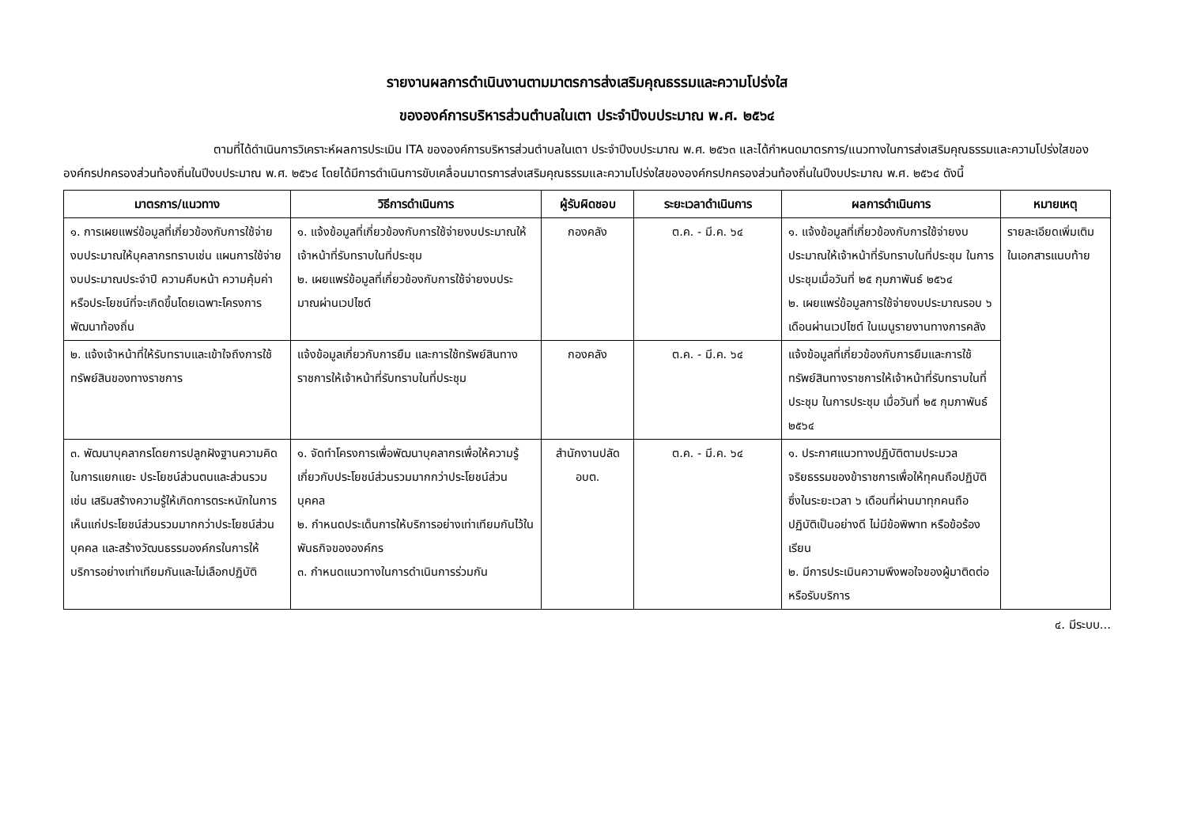รายงานผลการดำเนินงานตามมาตรการส่งเสริมคุณธรรมและความโปร่งใส
ขององค์การบริหารส่วนตำบลในเตา ประจำปีงบประมาณ พ.ศ. ๒๕๖๔
ตามที่ได้ดำเนินการวิเคราะห์ผลการประเมิน ITA ขององค์การบริหารส่วนตำบลในเตา ประจำปีงบประมาณ พ.ศ. ๒๕๖๓ และได้กำหนดมาตรการ/แนวทางในการส่งเสริมคุณธรรมและความโปร่งใสขององค์กรปกครองส่วนท้องถิ่นในปีงบประมาณ พ.ศ. ๒๕๖๔ โดยได้มีการดำเนินการขับเคลื่อนมาตรการส่งเสริมคุณธรรมและความโปร่งใสขององค์กรปกครองส่วนท้องถิ่นในปีงบประมาณ พ.ศ. ๒๕๖๔ ดังนี้
| มาตรการ/แนวทาง | วิธีการดำเนินการ | ผู้รับผิดชอบ | ระยะเวลาดำเนินการ | ผลการดำเนินการ | หมายเหตุ |
| --- | --- | --- | --- | --- | --- |
| ๑. การเผยแพร่ข้อมูลที่เกี่ยวข้องกับการใช้จ่ายงบประมาณให้บุคลากรทราบเช่น แผนการใช้จ่ายงบประมาณประจำปี ความคืบหน้า ความคุ้มค่า หรือประโยชน์ที่จะเกิดขึ้นโดยเฉพาะโครงการพัฒนาท้องถิ่น | ๑. แจ้งข้อมูลที่เกี่ยวข้องกับการใช้จ่ายงบประมาณให้เจ้าหน้าที่รับทราบในที่ประชุม ๒. เผยแพร่ข้อมูลที่เกี่ยวข้องกับการใช้จ่ายงบประมาณผ่านเวปไซต์ | กองคลัง | ต.ค. - มี.ค. ๖๔ | ๑. แจ้งข้อมูลที่เกี่ยวข้องกับการใช้จ่ายงบประมาณให้เจ้าหน้าที่รับทราบในที่ประชุม ในการประชุมเมื่อวันที่ ๒๕ กุมภาพันธ์ ๒๕๖๔ ๒. เผยแพร่ข้อมูลการใช้จ่ายงบประมาณรอบ ๖ เดือนผ่านเวปไซต์ ในเมนูรายงานทางการคลัง | รายละเอียดเพิ่มเติมในเอกสารแนบท้าย |
| ๒. แจ้งเจ้าหน้าที่ให้รับทราบและเข้าใจถึงการใช้ทรัพย์สินของทางราชการ | แจ้งข้อมูลเกี่ยวกับการยืม และการใช้ทรัพย์สินทางราชการให้เจ้าหน้าที่รับทราบในที่ประชุม | กองคลัง | ต.ค. - มี.ค. ๖๔ | แจ้งข้อมูลที่เกี่ยวข้องกับการยืมและการใช้ทรัพย์สินทางราชการให้เจ้าหน้าที่รับทราบในที่ประชุม ในการประชุม เมื่อวันที่ ๒๕ กุมภาพันธ์ ๒๕๖๔ | |
| ๓. พัฒนาบุคลากรโดยการปลูกฝังฐานความคิดในการแยกแยะ ประโยชน์ส่วนตนและส่วนรวม เช่น เสริมสร้างความรู้ให้เกิดการตระหนักในการเห็นแก่ประโยชน์ส่วนรวมมากกว่าประโยชน์ส่วนบุคคล และสร้างวัฒนธรรมองค์กรในการให้บริการอย่างเท่าเทียมกันและไม่เลือกปฏิบัติ | ๑. จัดทำโครงการเพื่อพัฒนาบุคลากรเพื่อให้ความรู้เกี่ยวกับประโยชน์ส่วนรวมมากกว่าประโยชน์ส่วนบุคคล ๒. กำหนดประเด็นการให้บริการอย่างเท่าเทียมกันไว้ในพันธกิจขององค์กร ๓. กำหนดแนวทางในการดำเนินการร่วมกัน | สำนักงานปลัด อบต. | ต.ค. - มี.ค. ๖๔ | ๑. ประกาศแนวทางปฏิบัติตามประมวลจริยธรรมของข้าราชการเพื่อให้ทุคนถือปฏิบัติ ซึ่งในระยะเวลา ๖ เดือนที่ผ่านมาทุกคนถือปฏิบัติเป็นอย่างดี ไม่มีข้อพิพาท หรือข้อร้องเรียน ๒. มีการประเมินความพึงพอใจของผู้มาติดต่อหรือรับบริการ | |
๔. มีระบบ...